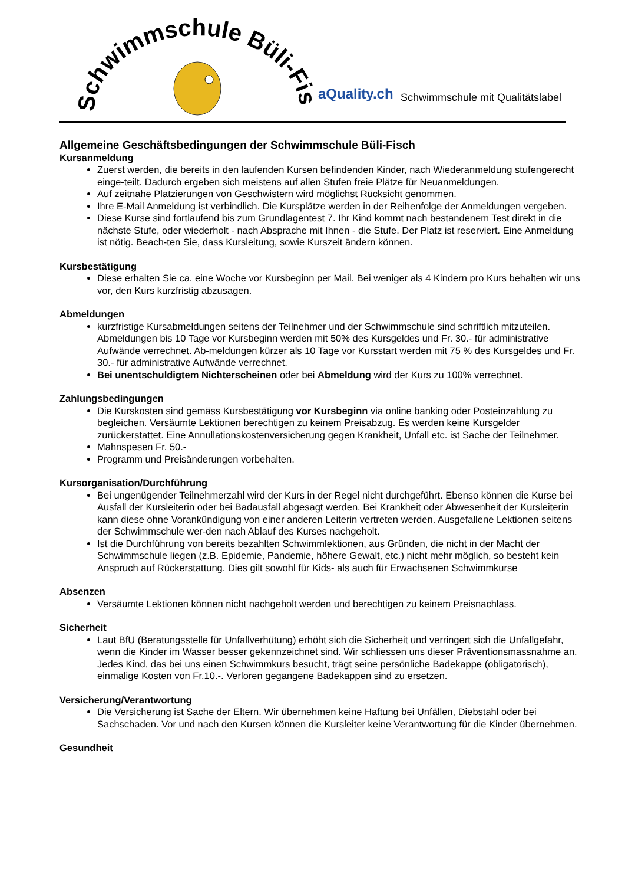Schwimmschule Büli-Fisch
aQuality.ch
Schwimmschule mit Qualitätslabel
Allgemeine Geschäftsbedingungen der Schwimmschule Büli-Fisch
Kursanmeldung
Zuerst werden, die bereits in den laufenden Kursen befindenden Kinder, nach Wiederanmeldung stufengerecht einge-teilt. Dadurch ergeben sich meistens auf allen Stufen freie Plätze für Neuanmeldungen.
Auf zeitnahe Platzierungen von Geschwistern wird möglichst Rücksicht genommen.
Ihre E-Mail Anmeldung ist verbindlich. Die Kursplätze werden in der Reihenfolge der Anmeldungen vergeben.
Diese Kurse sind fortlaufend bis zum Grundlagentest 7. Ihr Kind kommt nach bestandenem Test direkt in die nächste Stufe, oder wiederholt - nach Absprache mit Ihnen - die Stufe. Der Platz ist reserviert. Eine Anmeldung ist nötig. Beach-ten Sie, dass Kursleitung, sowie Kurszeit ändern können.
Kursbestätigung
Diese erhalten Sie ca. eine Woche vor Kursbeginn per Mail. Bei weniger als 4 Kindern pro Kurs behalten wir uns vor, den Kurs kurzfristig abzusagen.
Abmeldungen
kurzfristige Kursabmeldungen seitens der Teilnehmer und der Schwimmschule sind schriftlich mitzuteilen. Abmeldungen bis 10 Tage vor Kursbeginn werden mit 50% des Kursgeldes und Fr. 30.- für administrative Aufwände verrechnet. Ab-meldungen kürzer als 10 Tage vor Kursstart werden mit 75 % des Kursgeldes und Fr. 30.- für administrative Aufwände verrechnet.
Bei unentschuldigtem Nichterscheinen oder bei Abmeldung wird der Kurs zu 100% verrechnet.
Zahlungsbedingungen
Die Kurskosten sind gemäss Kursbestätigung vor Kursbeginn via online banking oder Posteinzahlung zu begleichen. Versäumte Lektionen berechtigen zu keinem Preisabzug. Es werden keine Kursgelder zurückerstattet. Eine Annullationskostenversicherung gegen Krankheit, Unfall etc. ist Sache der Teilnehmer.
Mahnspesen Fr. 50.-
Programm und Preisänderungen vorbehalten.
Kursorganisation/Durchführung
Bei ungenügender Teilnehmerzahl wird der Kurs in der Regel nicht durchgeführt. Ebenso können die Kurse bei Ausfall der Kursleiterin oder bei Badausfall abgesagt werden. Bei Krankheit oder Abwesenheit der Kursleiterin kann diese ohne Vorankündigung von einer anderen Leiterin vertreten werden. Ausgefallene Lektionen seitens der Schwimmschule wer-den nach Ablauf des Kurses nachgeholt.
Ist die Durchführung von bereits bezahlten Schwimmlektionen, aus Gründen, die nicht in der Macht der Schwimmschule liegen (z.B. Epidemie, Pandemie, höhere Gewalt, etc.) nicht mehr möglich, so besteht kein Anspruch auf Rückerstattung. Dies gilt sowohl für Kids- als auch für Erwachsenen Schwimmkurse
Absenzen
Versäumte Lektionen können nicht nachgeholt werden und berechtigen zu keinem Preisnachlass.
Sicherheit
Laut BfU (Beratungsstelle für Unfallverhütung) erhöht sich die Sicherheit und verringert sich die Unfallgefahr, wenn die Kinder im Wasser besser gekennzeichnet sind. Wir schliessen uns dieser Präventionsmassnahme an. Jedes Kind, das bei uns einen Schwimmkurs besucht, trägt seine persönliche Badekappe (obligatorisch), einmalige Kosten von Fr.10.-. Verloren gegangene Badekappen sind zu ersetzen.
Versicherung/Verantwortung
Die Versicherung ist Sache der Eltern. Wir übernehmen keine Haftung bei Unfällen, Diebstahl oder bei Sachschaden. Vor und nach den Kursen können die Kursleiter keine Verantwortung für die Kinder übernehmen.
Gesundheit